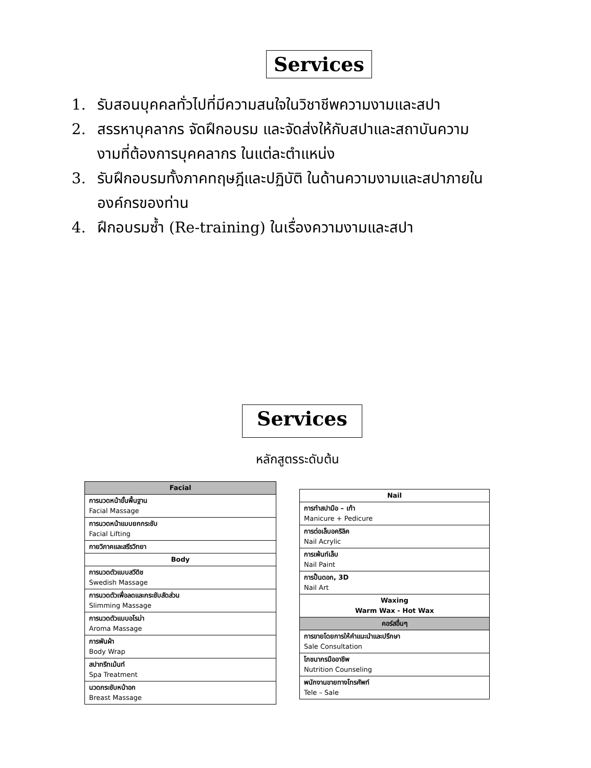Services
1. รับสอนบุคคลทั่วไปที่มีความสนใจในวิชาชีพความงามและสปา
2. สรรหาบุคลากร จัดฝึกอบรม และจัดส่งให้กับสปาและสถาบันความงามที่ต้องการบุคคลากร ในแต่ละตำแหน่ง
3. รับฝึกอบรมทั้งภาคทฤษฎีและปฏิบัติ ในด้านความงามและสปาภายในองค์กรของท่าน
4. ฝึกอบรมซ้ำ (Re-training) ในเรื่องความงามและสปา
Services
หลักสูตรระดับต้น
| Facial |
| การนวดหน้าขั้นพื้นฐาน Facial Massage |
| การนวดหน้าแบบยกกระชับ Facial Lifting |
| กายวิภาคและสรีรวิทยา |
| Body |
| การนวดตัวแบบสวีดิช Swedish Massage |
| การนวดตัวเพื่อลดและกระชับสัดส่วน Slimming Massage |
| การนวดตัวแบบอโรม่า Aroma Massage |
| การพันผ้า Body Wrap |
| สปาทรีทเม้นท์ Spa Treatment |
| นวดกระชับหน้าอก Breast Massage |
| Nail |
| การทำสปามือ – เท้า Manicure + Pedicure |
| การต่อเล็บอคริลิค Nail Acrylic |
| การเพ้นท์เล็บ Nail Paint |
| การปั้นดอก, 3D Nail Art |
| Waxing Warm Wax - Hot Wax |
| คอร์สอื่นๆ |
| การขายโดยการให้คำแนะนำและปรึกษา Sale Consultation |
| โภชนากรมืออาชีพ Nutrition Counseling |
| พนักงานขายทางโทรศัพท์ Tele – Sale |